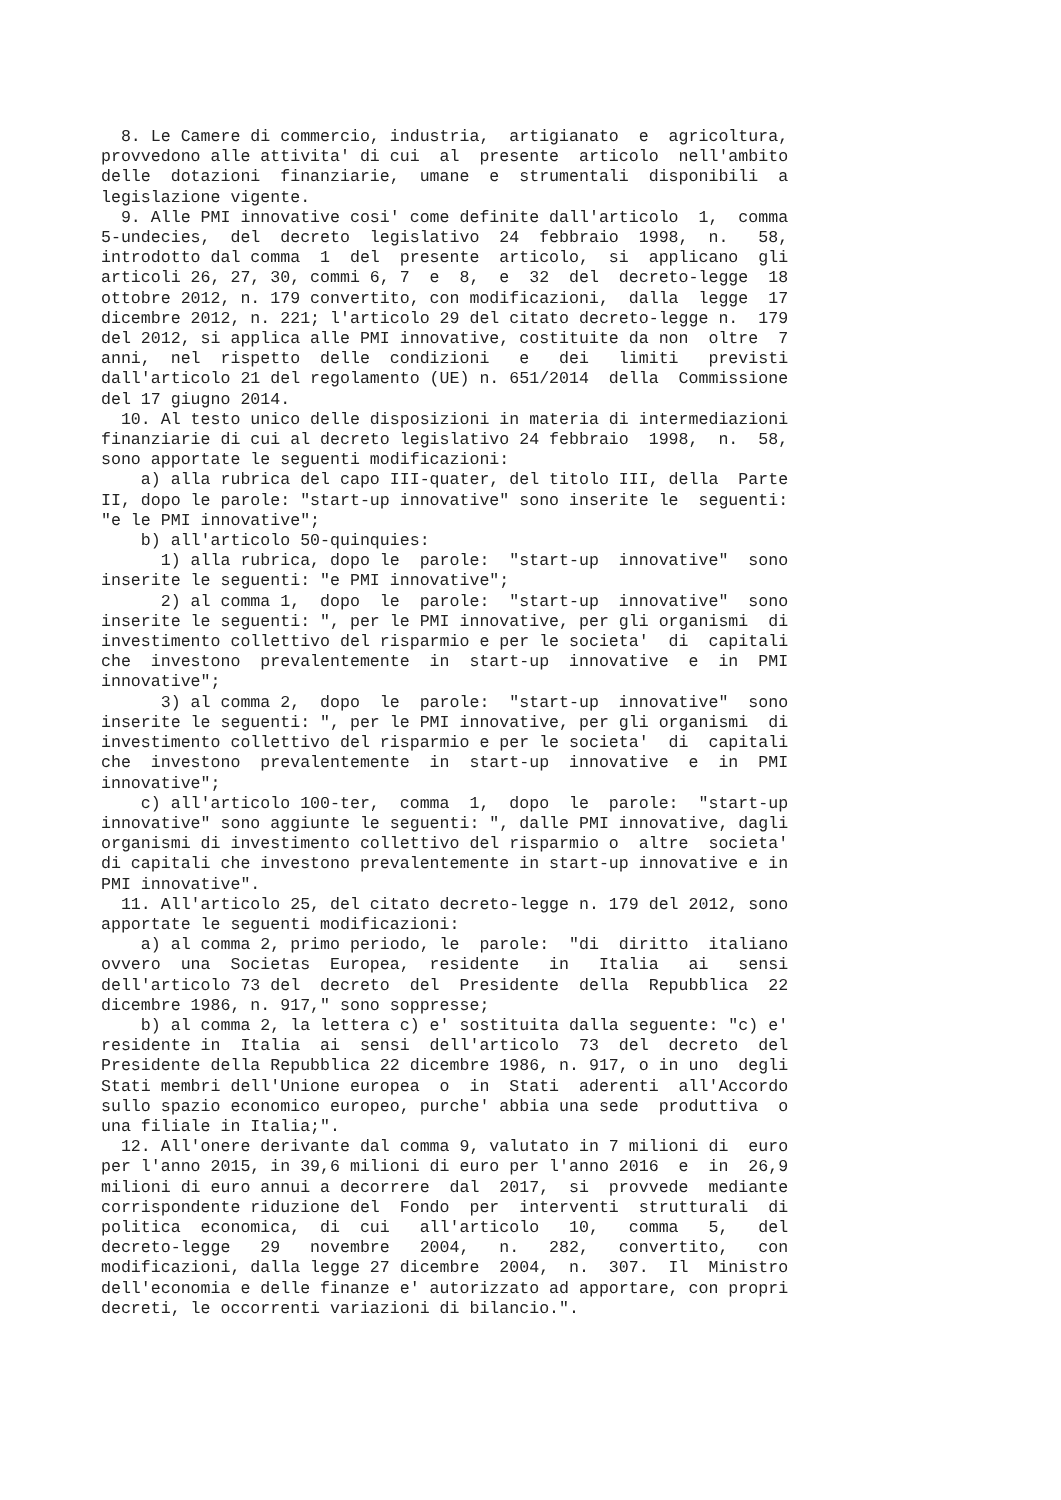8. Le Camere di commercio, industria,  artigianato  e  agricoltura,
provvedono alle attivita' di cui  al  presente  articolo  nell'ambito
delle  dotazioni  finanziarie,  umane  e  strumentali  disponibili  a
legislazione vigente.
  9. Alle PMI innovative cosi' come definite dall'articolo  1,  comma
5-undecies,  del  decreto  legislativo  24  febbraio  1998,  n.   58,
introdotto dal comma  1  del  presente  articolo,  si  applicano  gli
articoli 26, 27, 30, commi 6, 7  e  8,  e  32  del  decreto-legge  18
ottobre 2012, n. 179 convertito, con modificazioni,  dalla  legge  17
dicembre 2012, n. 221; l'articolo 29 del citato decreto-legge n.  179
del 2012, si applica alle PMI innovative, costituite da non  oltre  7
anni,  nel  rispetto  delle  condizioni   e   dei   limiti   previsti
dall'articolo 21 del regolamento (UE) n. 651/2014  della  Commissione
del 17 giugno 2014.
  10. Al testo unico delle disposizioni in materia di intermediazioni
finanziarie di cui al decreto legislativo 24 febbraio  1998,  n.  58,
sono apportate le seguenti modificazioni:
    a) alla rubrica del capo III-quater, del titolo III, della  Parte
II, dopo le parole: "start-up innovative" sono inserite le  seguenti:
"e le PMI innovative";
    b) all'articolo 50-quinquies:
      1) alla rubrica, dopo le  parole:  "start-up  innovative"  sono
inserite le seguenti: "e PMI innovative";
      2) al comma 1,  dopo  le  parole:  "start-up  innovative"  sono
inserite le seguenti: ", per le PMI innovative, per gli organismi  di
investimento collettivo del risparmio e per le societa'  di  capitali
che  investono  prevalentemente  in  start-up  innovative  e  in  PMI
innovative";
      3) al comma 2,  dopo  le  parole:  "start-up  innovative"  sono
inserite le seguenti: ", per le PMI innovative, per gli organismi  di
investimento collettivo del risparmio e per le societa'  di  capitali
che  investono  prevalentemente  in  start-up  innovative  e  in  PMI
innovative";
    c) all'articolo 100-ter,  comma  1,  dopo  le  parole:  "start-up
innovative" sono aggiunte le seguenti: ", dalle PMI innovative, dagli
organismi di investimento collettivo del risparmio o  altre  societa'
di capitali che investono prevalentemente in start-up innovative e in
PMI innovative".
  11. All'articolo 25, del citato decreto-legge n. 179 del 2012, sono
apportate le seguenti modificazioni:
    a) al comma 2, primo periodo, le  parole:  "di  diritto  italiano
ovvero  una  Societas  Europea,  residente   in   Italia   ai   sensi
dell'articolo 73 del  decreto  del  Presidente  della  Repubblica  22
dicembre 1986, n. 917," sono soppresse;
    b) al comma 2, la lettera c) e' sostituita dalla seguente: "c) e'
residente in  Italia  ai  sensi  dell'articolo  73  del  decreto  del
Presidente della Repubblica 22 dicembre 1986, n. 917, o in uno  degli
Stati membri dell'Unione europea  o  in  Stati  aderenti  all'Accordo
sullo spazio economico europeo, purche' abbia una sede  produttiva  o
una filiale in Italia;".
  12. All'onere derivante dal comma 9, valutato in 7 milioni di  euro
per l'anno 2015, in 39,6 milioni di euro per l'anno 2016  e  in  26,9
milioni di euro annui a decorrere  dal  2017,  si  provvede  mediante
corrispondente riduzione del  Fondo  per  interventi  strutturali  di
politica  economica,  di  cui   all'articolo   10,   comma   5,   del
decreto-legge   29   novembre   2004,   n.   282,   convertito,   con
modificazioni, dalla legge 27 dicembre  2004,  n.  307.  Il  Ministro
dell'economia e delle finanze e' autorizzato ad apportare, con propri
decreti, le occorrenti variazioni di bilancio.".